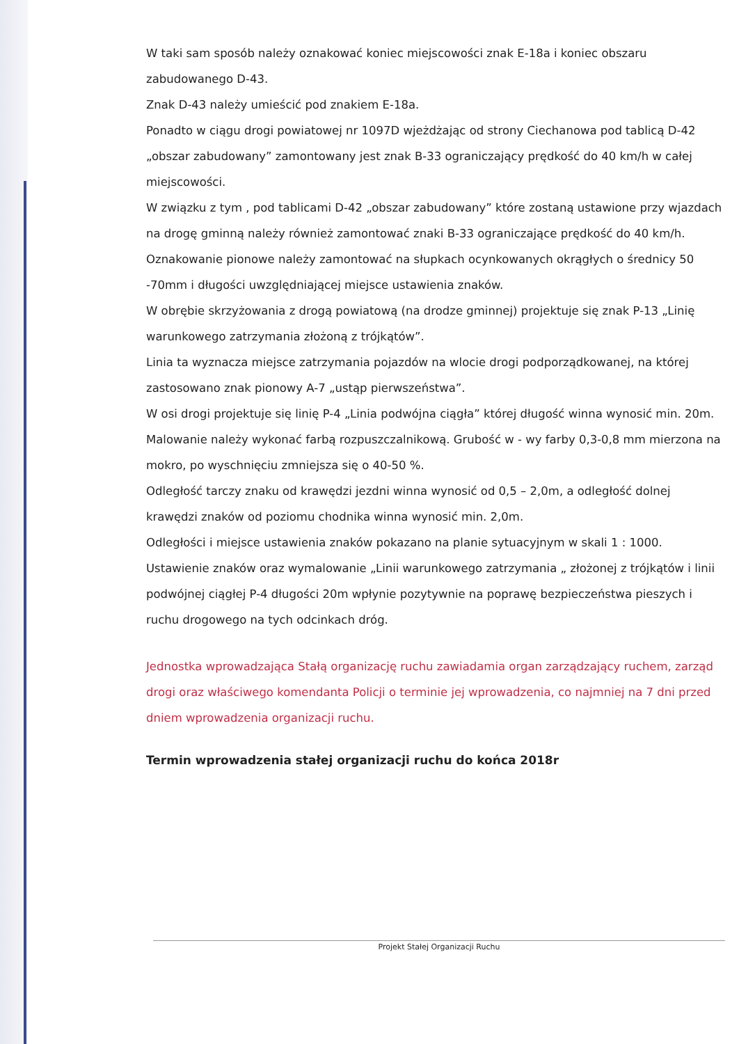W taki sam sposób należy oznakować koniec miejscowości znak E-18a i koniec obszaru zabudowanego D-43.
Znak D-43 należy umieścić pod znakiem E-18a.
Ponadto w ciągu drogi powiatowej nr 1097D wjeżdżając od strony Ciechanowa pod tablicą D-42 „obszar zabudowany” zamontowany jest znak B-33 ograniczający prędkość do 40 km/h w całej miejscowości.
W związku z tym , pod tablicami D-42 „obszar zabudowany” które zostaną ustawione przy wjazdach na drogę gminną należy również zamontować znaki B-33 ograniczające prędkość do 40 km/h.
Oznakowanie pionowe należy zamontować na słupkach ocynkowanych okrągłych o średnicy 50 -70mm i długości uwzględniającej miejsce ustawienia znaków.
W obrębie skrzyżowania z drogą powiatową (na drodze gminnej) projektuje się znak P-13 „Linię warunkowego zatrzymania złożoną z trójkątów”.
Linia ta wyznacza miejsce zatrzymania pojazdów na wlocie drogi podporządkowanej, na której zastosowano znak pionowy A-7 „ustąp pierwszeństwa”.
W osi drogi projektuje się linię P-4 „Linia podwójna ciągła” której długość winna wynosić min. 20m.
Malowanie należy wykonać farbą rozpuszczalnikową. Grubość w - wy farby 0,3-0,8 mm mierzona na mokro, po wyschnięciu zmniejsza się o 40-50 %.
Odległość tarczy znaku od krawędzi jezdni winna wynosić od 0,5 – 2,0m, a odległość dolnej krawędzi znaków od poziomu chodnika winna wynosić min. 2,0m.
Odległości i miejsce ustawienia znaków pokazano na planie sytuacyjnym w skali 1 : 1000.
Ustawienie znaków oraz wymalowanie „Linii warunkowego zatrzymania „ złożonej z trójkątów i linii podwójnej ciągłej P-4 długości 20m wpłynie pozytywnie na poprawę bezpieczeństwa pieszych i ruchu drogowego na tych odcinkach dróg.
Jednostka wprowadzająca Stałą organizację ruchu zawiadamia organ zarządzający ruchem, zarząd drogi oraz właściwego komendanta Policji o terminie jej wprowadzenia, co najmniej na 7 dni przed dniem wprowadzenia organizacji ruchu.
Termin wprowadzenia stałej organizacji ruchu do końca 2018r
Projekt Stałej Organizacji Ruchu